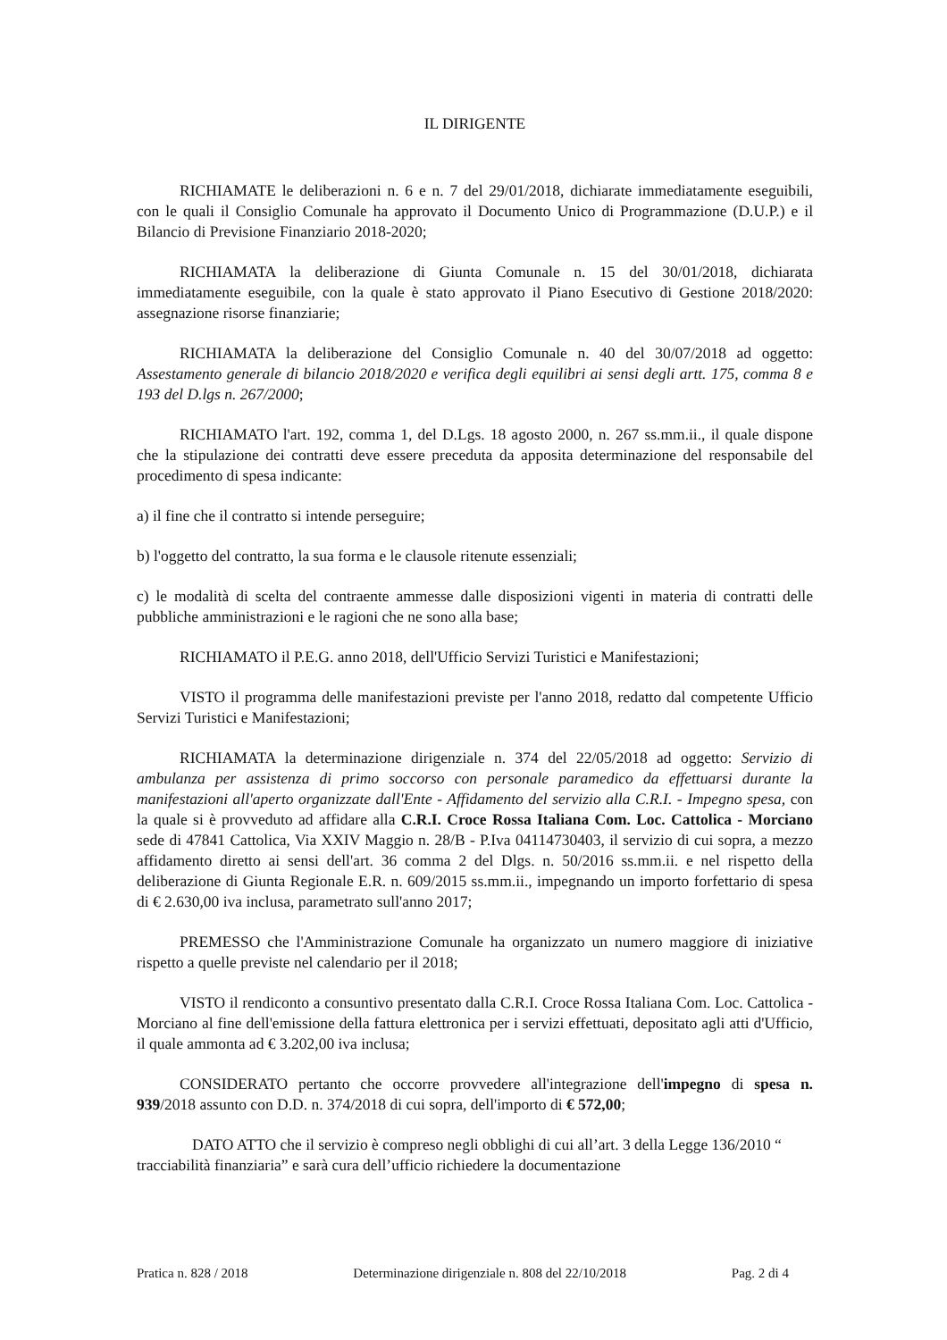IL DIRIGENTE
RICHIAMATE le deliberazioni n. 6 e n. 7 del 29/01/2018, dichiarate immediatamente eseguibili, con le quali il Consiglio Comunale ha approvato il Documento Unico di Programmazione (D.U.P.) e il Bilancio di Previsione Finanziario 2018-2020;
RICHIAMATA la deliberazione di Giunta Comunale n. 15 del 30/01/2018, dichiarata immediatamente eseguibile, con la quale è stato approvato il Piano Esecutivo di Gestione 2018/2020: assegnazione risorse finanziarie;
RICHIAMATA la deliberazione del Consiglio Comunale n. 40 del 30/07/2018 ad oggetto: Assestamento generale di bilancio 2018/2020 e verifica degli equilibri ai sensi degli artt. 175, comma 8 e 193 del D.lgs n. 267/2000;
RICHIAMATO l'art. 192, comma 1, del D.Lgs. 18 agosto 2000, n. 267 ss.mm.ii., il quale dispone che la stipulazione dei contratti deve essere preceduta da apposita determinazione del responsabile del procedimento di spesa indicante:
a) il fine che il contratto si intende perseguire;
b) l'oggetto del contratto, la sua forma e le clausole ritenute essenziali;
c) le modalità di scelta del contraente ammesse dalle disposizioni vigenti in materia di contratti delle pubbliche amministrazioni e le ragioni che ne sono alla base;
RICHIAMATO il P.E.G. anno 2018, dell'Ufficio Servizi Turistici e Manifestazioni;
VISTO il programma delle manifestazioni previste per l'anno 2018, redatto dal competente Ufficio Servizi Turistici e Manifestazioni;
RICHIAMATA la determinazione dirigenziale n. 374 del 22/05/2018 ad oggetto: Servizio di ambulanza per assistenza di primo soccorso con personale paramedico da effettuarsi durante la manifestazioni all'aperto organizzate dall'Ente - Affidamento del servizio alla C.R.I. - Impegno spesa, con la quale si è provveduto ad affidare alla C.R.I. Croce Rossa Italiana Com. Loc. Cattolica - Morciano sede di 47841 Cattolica, Via XXIV Maggio n. 28/B - P.Iva 04114730403, il servizio di cui sopra, a mezzo affidamento diretto ai sensi dell'art. 36 comma 2 del Dlgs. n. 50/2016 ss.mm.ii. e nel rispetto della deliberazione di Giunta Regionale E.R. n. 609/2015 ss.mm.ii., impegnando un importo forfettario di spesa di € 2.630,00 iva inclusa, parametrato sull'anno 2017;
PREMESSO che l'Amministrazione Comunale ha organizzato un numero maggiore di iniziative rispetto a quelle previste nel calendario per il 2018;
VISTO il rendiconto a consuntivo presentato dalla C.R.I. Croce Rossa Italiana Com. Loc. Cattolica - Morciano al fine dell'emissione della fattura elettronica per i servizi effettuati, depositato agli atti d'Ufficio, il quale ammonta ad € 3.202,00 iva inclusa;
CONSIDERATO pertanto che occorre provvedere all'integrazione dell'impegno di spesa n. 939/2018 assunto con D.D. n. 374/2018 di cui sopra, dell'importo di € 572,00;
DATO ATTO che il servizio è compreso negli obblighi di cui all’art. 3 della Legge 136/2010 “ tracciabilità finanziaria” e sarà cura dell’ufficio richiedere la documentazione
Pratica n. 828 / 2018 Determinazione dirigenziale n. 808 del 22/10/2018 Pag. 2 di 4